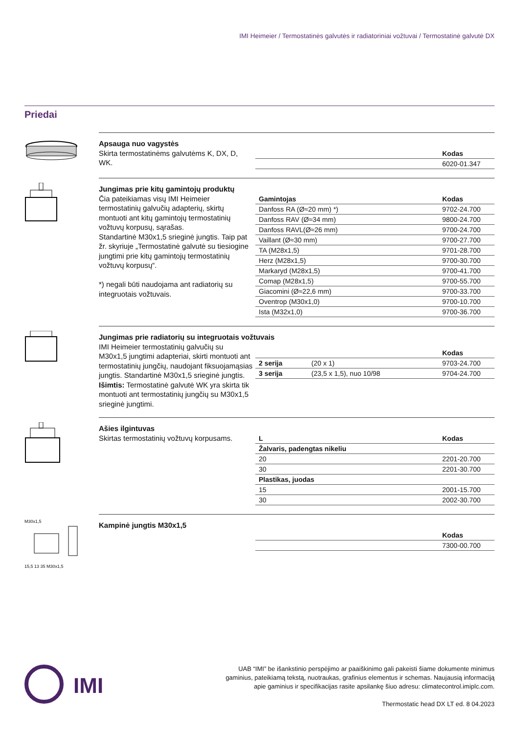IMI Heimeier / Termostatinės galvutės ir radiatoriniai vožtuvai / Termostatinė galvutė DX
Priedai
Apsauga nuo vagystės
Skirta termostatinėms galvutėms K, DX, D, WK.
| | Kodas |
| --- | --- |
| | 6020-01.347 |
Jungimas prie kitų gamintojų produktų
Čia pateikiamas visų IMI Heimeier termostatinių galvučių adapterių, skirtų montuoti ant kitų gamintojų termostatinių vožtuvų korpusų, sąrašas.
Standartinė M30x1,5 srieginė jungtis. Taip pat žr. skyriuje „Termostatinė galvutė su tiesiogine jungtimi prie kitų gamintojų termostatinių vožtuvų korpusų“.
*) negali būti naudojama ant radiatorių su integruotais vožtuvais.
| Gamintojas | Kodas |
| --- | --- |
| Danfoss RA (Ø≈20 mm) *) | 9702-24.700 |
| Danfoss RAV (Ø≈34 mm) | 9800-24.700 |
| Danfoss RAVL(Ø≈26 mm) | 9700-24.700 |
| Vaillant (Ø≈30 mm) | 9700-27.700 |
| TA (M28x1,5) | 9701-28.700 |
| Herz (M28x1,5) | 9700-30.700 |
| Markaryd (M28x1,5) | 9700-41.700 |
| Comap (M28x1,5) | 9700-55.700 |
| Giacomini (Ø≈22,6 mm) | 9700-33.700 |
| Oventrop (M30x1,0) | 9700-10.700 |
| Ista (M32x1,0) | 9700-36.700 |
Jungimas prie radiatorių su integruotais vožtuvais
IMI Heimeier termostatinių galvučių su M30x1,5 jungtimi adapteriai, skirti montuoti ant termostatinių jungčių, naudojant fiksuojamąsias jungtis. Standartinė M30x1,5 srieginė jungtis. Išimtis: Termostatinė galvutė WK yra skirta tik montuoti ant termostatinių jungčių su M30x1,5 srieginė jungtimi.
| | | Kodas |
| --- | --- | --- |
| 2 serija | (20 x 1) | 9703-24.700 |
| 3 serija | (23,5 x 1,5), nuo 10/98 | 9704-24.700 |
Ašies ilgintuvas
Skirtas termostatinių vožtuvų korpusams.
| L | Kodas |
| --- | --- |
| Žalvaris, padengtas nikeliu | |
| 20 | 2201-20.700 |
| 30 | 2201-30.700 |
| Plastikas, juodas | |
| 15 | 2001-15.700 |
| 30 | 2002-30.700 |
M30x1,5
15,5 13 35 M30x1,5
Kampinė jungtis M30x1,5
| | Kodas |
| --- | --- |
| | 7300-00.700 |
IMI
UAB “IMI” be išankstinio perspėjimo ar paaiškinimo gali pakeisti šiame dokumente minimus
gaminius, pateikiamą tekstą, nuotraukas, grafinius elementus ir schemas. Naujausią informaciją
apie gaminius ir specifikacijas rasite apsilankę šiuo adresu: climatecontrol.imiplc.com.
Thermostatic head DX LT ed. 8 04.2023